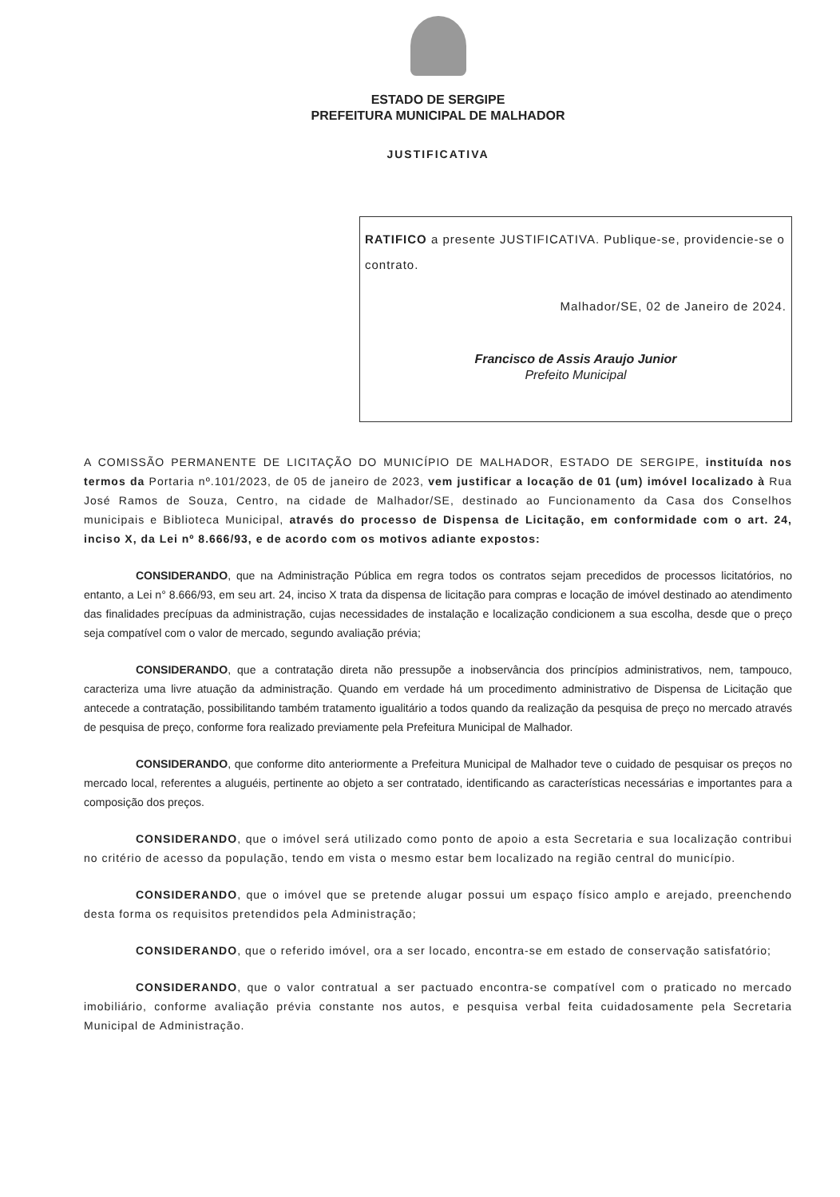ESTADO DE SERGIPE
PREFEITURA MUNICIPAL DE MALHADOR
JUSTIFICATIVA
RATIFICO a presente JUSTIFICATIVA. Publique-se, providencie-se o contrato.
Malhador/SE, 02 de Janeiro de 2024.
Francisco de Assis Araujo Junior
Prefeito Municipal
A COMISSÃO PERMANENTE DE LICITAÇÃO DO MUNICÍPIO DE MALHADOR, ESTADO DE SERGIPE, instituída nos termos da Portaria nº.101/2023, de 05 de janeiro de 2023, vem justificar a locação de 01 (um) imóvel localizado à Rua José Ramos de Souza, Centro, na cidade de Malhador/SE, destinado ao Funcionamento da Casa dos Conselhos municipais e Biblioteca Municipal, através do processo de Dispensa de Licitação, em conformidade com o art. 24, inciso X, da Lei nº 8.666/93, e de acordo com os motivos adiante expostos:
CONSIDERANDO, que na Administração Pública em regra todos os contratos sejam precedidos de processos licitatórios, no entanto, a Lei n° 8.666/93, em seu art. 24, inciso X trata da dispensa de licitação para compras e locação de imóvel destinado ao atendimento das finalidades precípuas da administração, cujas necessidades de instalação e localização condicionem a sua escolha, desde que o preço seja compatível com o valor de mercado, segundo avaliação prévia;
CONSIDERANDO, que a contratação direta não pressupõe a inobservância dos princípios administrativos, nem, tampouco, caracteriza uma livre atuação da administração. Quando em verdade há um procedimento administrativo de Dispensa de Licitação que antecede a contratação, possibilitando também tratamento igualitário a todos quando da realização da pesquisa de preço no mercado através de pesquisa de preço, conforme fora realizado previamente pela Prefeitura Municipal de Malhador.
CONSIDERANDO, que conforme dito anteriormente a Prefeitura Municipal de Malhador teve o cuidado de pesquisar os preços no mercado local, referentes a aluguéis, pertinente ao objeto a ser contratado, identificando as características necessárias e importantes para a composição dos preços.
CONSIDERANDO, que o imóvel será utilizado como ponto de apoio a esta Secretaria e sua localização contribui no critério de acesso da população, tendo em vista o mesmo estar bem localizado na região central do município.
CONSIDERANDO, que o imóvel que se pretende alugar possui um espaço físico amplo e arejado, preenchendo desta forma os requisitos pretendidos pela Administração;
CONSIDERANDO, que o referido imóvel, ora a ser locado, encontra-se em estado de conservação satisfatório;
CONSIDERANDO, que o valor contratual a ser pactuado encontra-se compatível com o praticado no mercado imobiliário, conforme avaliação prévia constante nos autos, e pesquisa verbal feita cuidadosamente pela Secretaria Municipal de Administração.